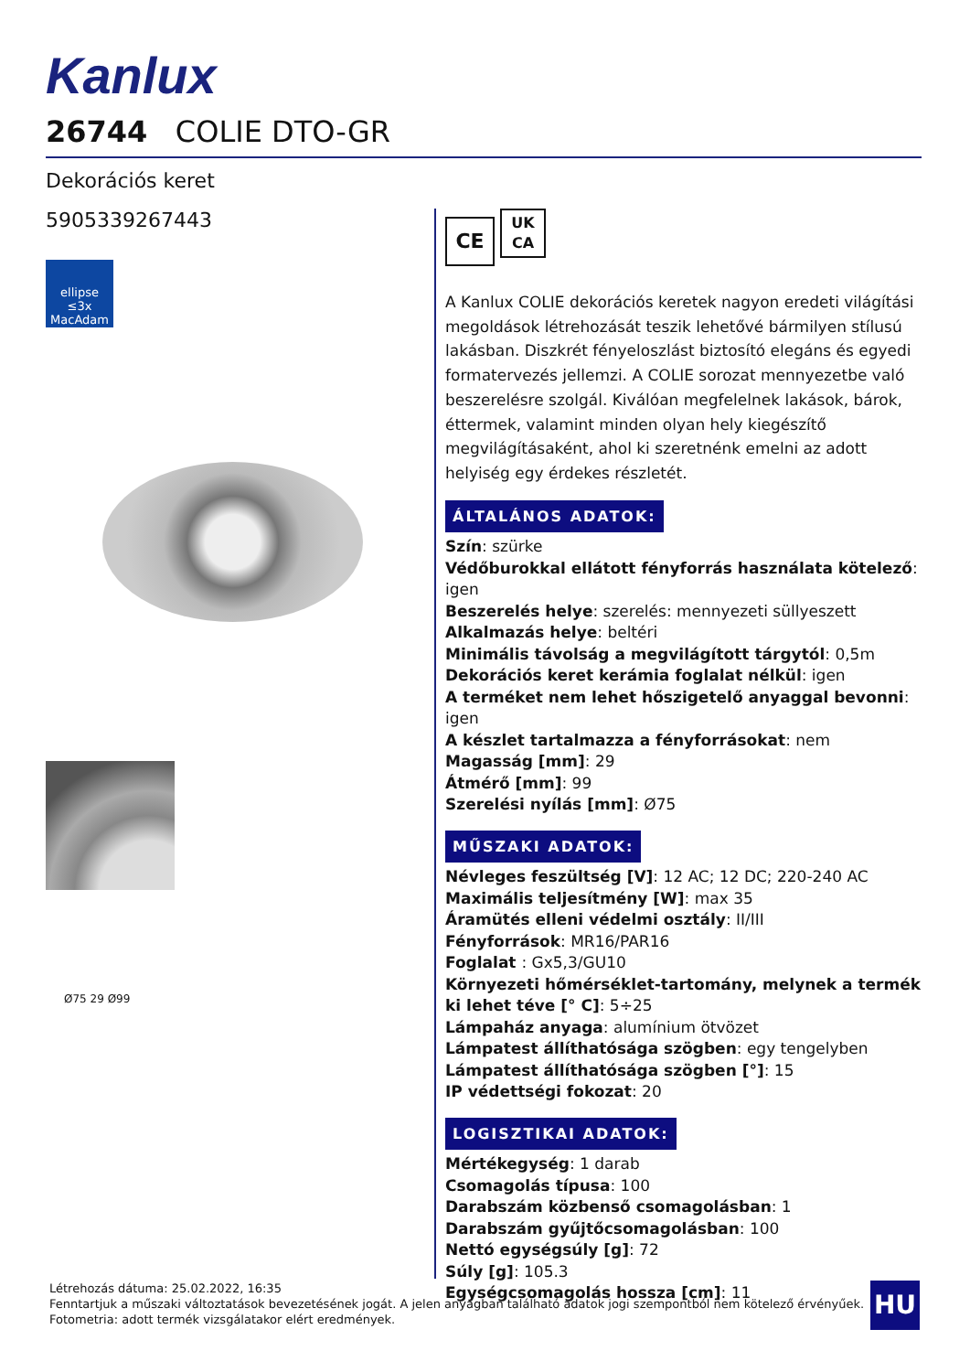Kanlux
26744 COLIE DTO-GR
Dekorációs keret
5905339267443
ellipse
≤3x MacAdam
Ø75 29 Ø99
CE UK
CA
A Kanlux COLIE dekorációs keretek nagyon eredeti világítási megoldások létrehozását teszik lehetővé bármilyen stílusú lakásban. Diszkrét fényeloszlást biztosító elegáns és egyedi formatervezés jellemzi. A COLIE sorozat mennyezetbe való beszerelésre szolgál. Kiválóan megfelelnek lakások, bárok, éttermek, valamint minden olyan hely kiegészítő megvilágításaként, ahol ki szeretnénk emelni az adott helyiség egy érdekes részletét.
ÁLTALÁNOS ADATOK:
Szín: szürke
Védőburokkal ellátott fényforrás használata kötelező: igen
Beszerelés helye: szerelés: mennyezeti süllyeszett
Alkalmazás helye: beltéri
Minimális távolság a megvilágított tárgytól: 0,5m
Dekorációs keret kerámia foglalat nélkül: igen
A terméket nem lehet hőszigetelő anyaggal bevonni: igen
A készlet tartalmazza a fényforrásokat: nem
Magasság [mm]: 29
Átmérő [mm]: 99
Szerelési nyílás [mm]: Ø75
MŰSZAKI ADATOK:
Névleges feszültség [V]: 12 AC; 12 DC; 220-240 AC
Maximális teljesítmény [W]: max 35
Áramütés elleni védelmi osztály: II/III
Fényforrások: MR16/PAR16
Foglalat : Gx5,3/GU10
Környezeti hőmérséklet-tartomány, melynek a termék ki lehet téve [° C]: 5÷25
Lámpaház anyaga: alumínium ötvözet
Lámpatest állíthatósága szögben: egy tengelyben
Lámpatest állíthatósága szögben [°]: 15
IP védettségi fokozat: 20
LOGISZTIKAI ADATOK:
Mértékegység: 1 darab
Csomagolás típusa: 100
Darabszám közbenső csomagolásban: 1
Darabszám gyűjtőcsomagolásban: 100
Nettó egységsúly [g]: 72
Súly [g]: 105.3
Egységcsomagolás hossza [cm]: 11
Létrehozás dátuma: 25.02.2022, 16:35
Fenntartjuk a műszaki változtatások bevezetésének jogát. A jelen anyagban található adatok jogi szempontból nem kötelező érvényűek.
Fotometria: adott termék vizsgálatakor elért eredmények.
HU